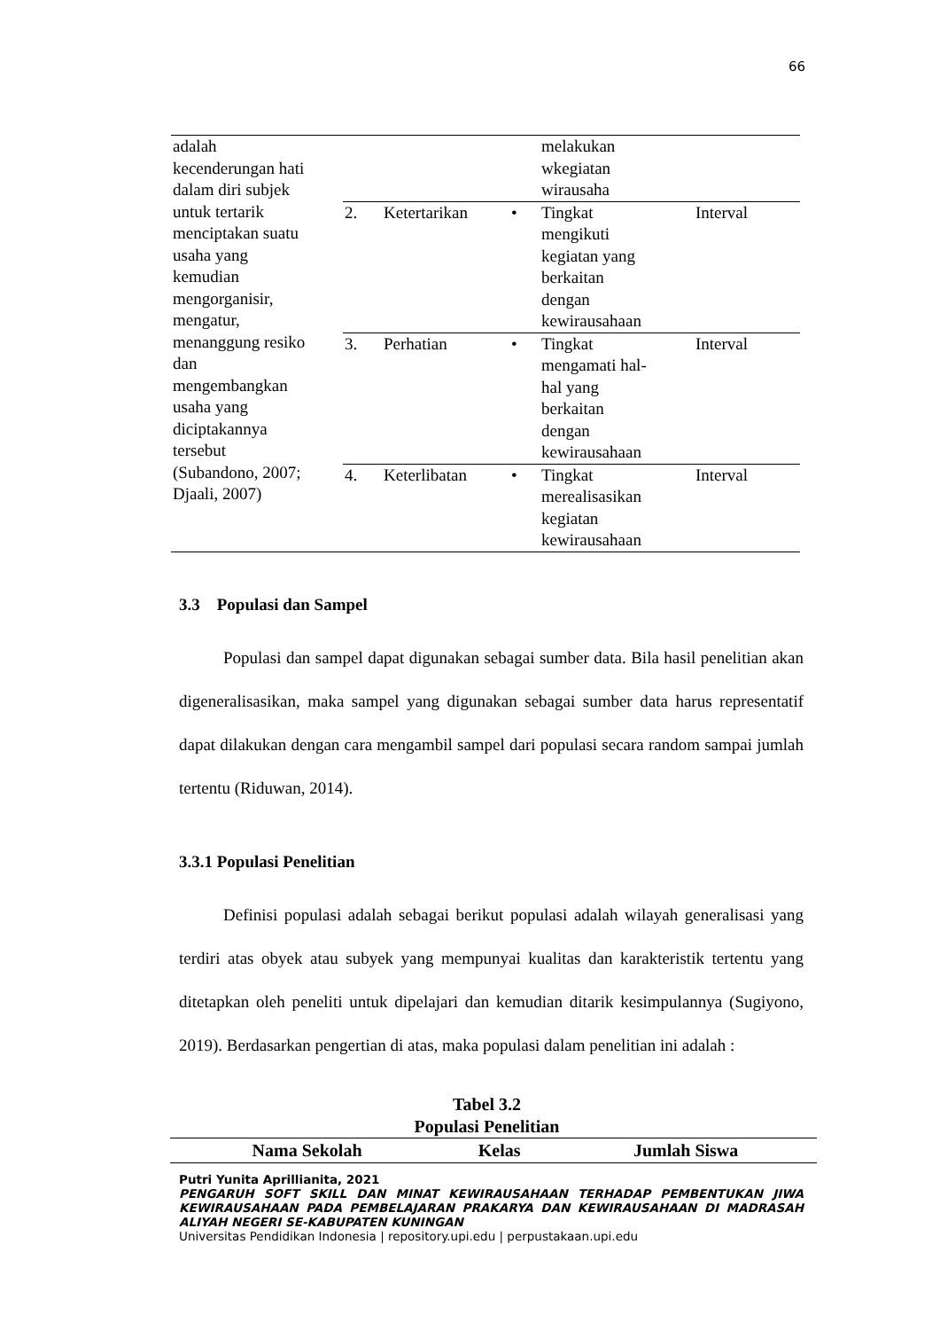66
| adalah kecenderungan hati dalam diri subjek untuk tertarik menciptakan suatu usaha yang kemudian mengorganisir, mengatur, menanggung resiko dan mengembangkan usaha yang diciptakannya tersebut (Subandono, 2007; Djaali, 2007) | | | | melakukan wkegiatan wirausaha | |
| | 2. | Ketertarikan | • | Tingkat mengikuti kegiatan yang berkaitan dengan kewirausahaan | Interval |
| | 3. | Perhatian | • | Tingkat mengamati hal- hal yang berkaitan dengan kewirausahaan | Interval |
| | 4. | Keterlibatan | • | Tingkat merealisasikan kegiatan kewirausahaan | Interval |
3.3 Populasi dan Sampel
Populasi dan sampel dapat digunakan sebagai sumber data. Bila hasil penelitian akan digeneralisasikan, maka sampel yang digunakan sebagai sumber data harus representatif dapat dilakukan dengan cara mengambil sampel dari populasi secara random sampai jumlah tertentu (Riduwan, 2014).
3.3.1 Populasi Penelitian
Definisi populasi adalah sebagai berikut populasi adalah wilayah generalisasi yang terdiri atas obyek atau subyek yang mempunyai kualitas dan karakteristik tertentu yang ditetapkan oleh peneliti untuk dipelajari dan kemudian ditarik kesimpulannya (Sugiyono, 2019). Berdasarkan pengertian di atas, maka populasi dalam penelitian ini adalah :
Tabel 3.2
Populasi Penelitian
| Nama Sekolah | Kelas | Jumlah Siswa |
| --- | --- | --- |
Putri Yunita Aprillianita, 2021
PENGARUH SOFT SKILL DAN MINAT KEWIRAUSAHAAN TERHADAP PEMBENTUKAN JIWA KEWIRAUSAHAAN PADA PEMBELAJARAN PRAKARYA DAN KEWIRAUSAHAAN DI MADRASAH ALIYAH NEGERI SE-KABUPATEN KUNINGAN
Universitas Pendidikan Indonesia | repository.upi.edu | perpustakaan.upi.edu